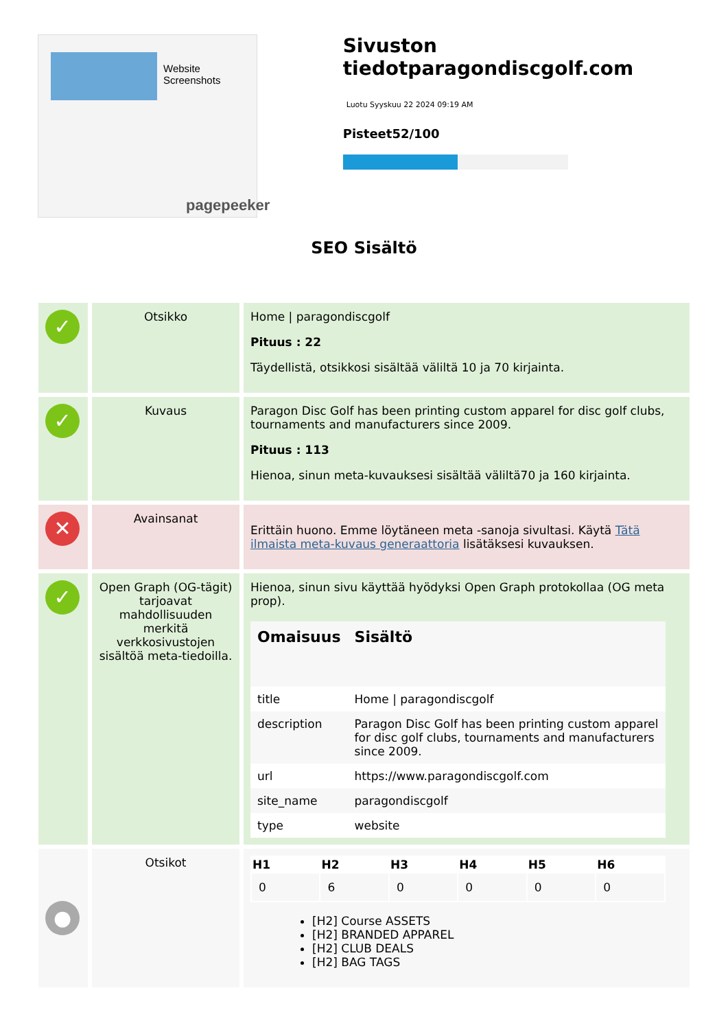Website Screenshots
pagepeeker
Sivuston tiedotparagondiscgolf.com
Luotu Syyskuu 22 2024 09:19 AM
Pisteet52/100
SEO Sisältö
| ✓ | Otsikko | Home / paragondiscgolf Pituus : 22 Täydellistä, otsikkosi sisältää väliltä 10 ja 70 kirjainta. |
| ✓ | Kuvaus | Paragon Disc Golf has been printing custom apparel for disc golf clubs, tournaments and manufacturers since 2009. Pituus : 113 Hienoa, sinun meta-kuvauksesi sisältää väliltä70 ja 160 kirjainta. |
| ✕ | Avainsanat | Erittäin huono. Emme löytäneen meta -sanoja sivultasi. Käytä Tätä ilmaista meta-kuvaus generaattoria lisätäksesi kuvauksen. |
| ✓ | Open Graph (OG-tägit) tarjoavat mahdollisuuden merkitä verkkosivustojen sisältöä meta-tiedoilla. | Hienoa, sinun sivu käyttää hyödyksi Open Graph protokollaa (OG meta prop). / Omaisuus / Sisältö / / --- / --- / / title / Home / paragondiscgolf / / description / Paragon Disc Golf has been printing custom apparel for disc golf clubs, tournaments and manufacturers since 2009. / / url / https://www.paragondiscgolf.com / / site_name / paragondiscgolf / / type / website / |
| ● | Otsikot | / H1 / H2 / H3 / H4 / H5 / H6 / / --- / --- / --- / --- / --- / --- / / 0 / 6 / 0 / 0 / 0 / 0 / [H2] Course ASSETS [H2] BRANDED APPAREL [H2] CLUB DEALS [H2] BAG TAGS |